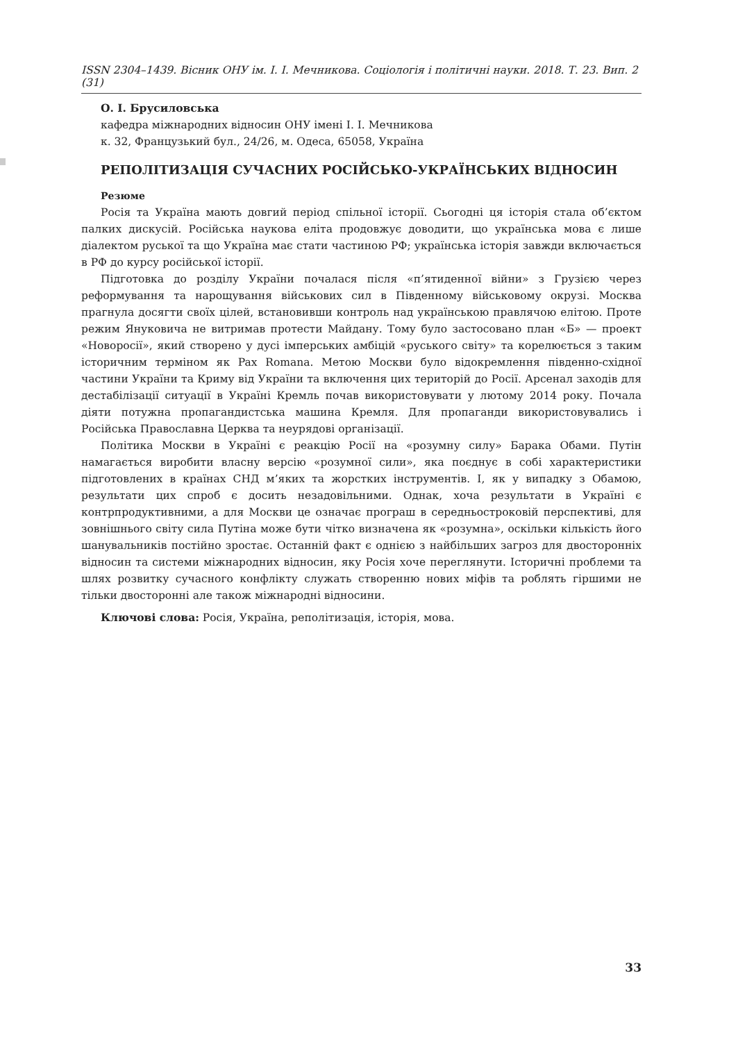ISSN 2304–1439. Вісник ОНУ ім. І. І. Мечникова. Соціологія і політичні науки. 2018. Т. 23. Вип. 2 (31)
О. І. Брусиловська
кафедра міжнародних відносин ОНУ імені І. І. Мечникова
к. 32, Французький бул., 24/26, м. Одеса, 65058, Україна
РЕПОЛІТИЗАЦІЯ СУЧАСНИХ РОСІЙСЬКО-УКРАЇНСЬКИХ ВІДНОСИН
Резюме
Росія та Україна мають довгий період спільної історії. Сьогодні ця історія стала об’єктом палких дискусій. Російська наукова еліта продовжує доводити, що українська мова є лише діалектом руської та що Україна має стати частиною РФ; українська історія завжди включається в РФ до курсу російської історії.
Підготовка до розділу України почалася після «п’ятиденної війни» з Грузією через реформування та нарощування військових сил в Південному військовому окрузі. Москва прагнула досягти своїх цілей, встановивши контроль над українською правлячою елітою. Проте режим Януковича не витримав протести Майдану. Тому було застосовано план «Б» — проект «Новоросії», який створено у дусі імперських амбіцій «руського світу» та корелюється з таким історичним терміном як Pax Romana. Метою Москви було відокремлення південно-східної частини України та Криму від України та включення цих територій до Росії. Арсенал заходів для дестабілізації ситуації в Україні Кремль почав використовувати у лютому 2014 року. Почала діяти потужна пропагандистська машина Кремля. Для пропаганди використовувались і Російська Православна Церква та неурядові організації.
Політика Москви в Україні є реакцію Росії на «розумну силу» Барака Обами. Путін намагається виробити власну версію «розумної сили», яка поєднує в собі характеристики підготовлених в країнах СНД м’яких та жорстких інструментів. І, як у випадку з Обамою, результати цих спроб є досить незадовільними. Однак, хоча результати в Україні є контрпродуктивними, а для Москви це означає програш в середньостроковій перспективі, для зовнішнього світу сила Путіна може бути чітко визначена як «розумна», оскільки кількість його шанувальників постійно зростає. Останній факт є однією з найбільших загроз для двосторонніх відносин та системи міжнародних відносин, яку Росія хоче переглянути. Історичні проблеми та шлях розвитку сучасного конфлікту служать створенню нових міфів та роблять гіршими не тільки двосторонні але також міжнародні відносини.
Ключові слова: Росія, Україна, реполітизація, історія, мова.
33